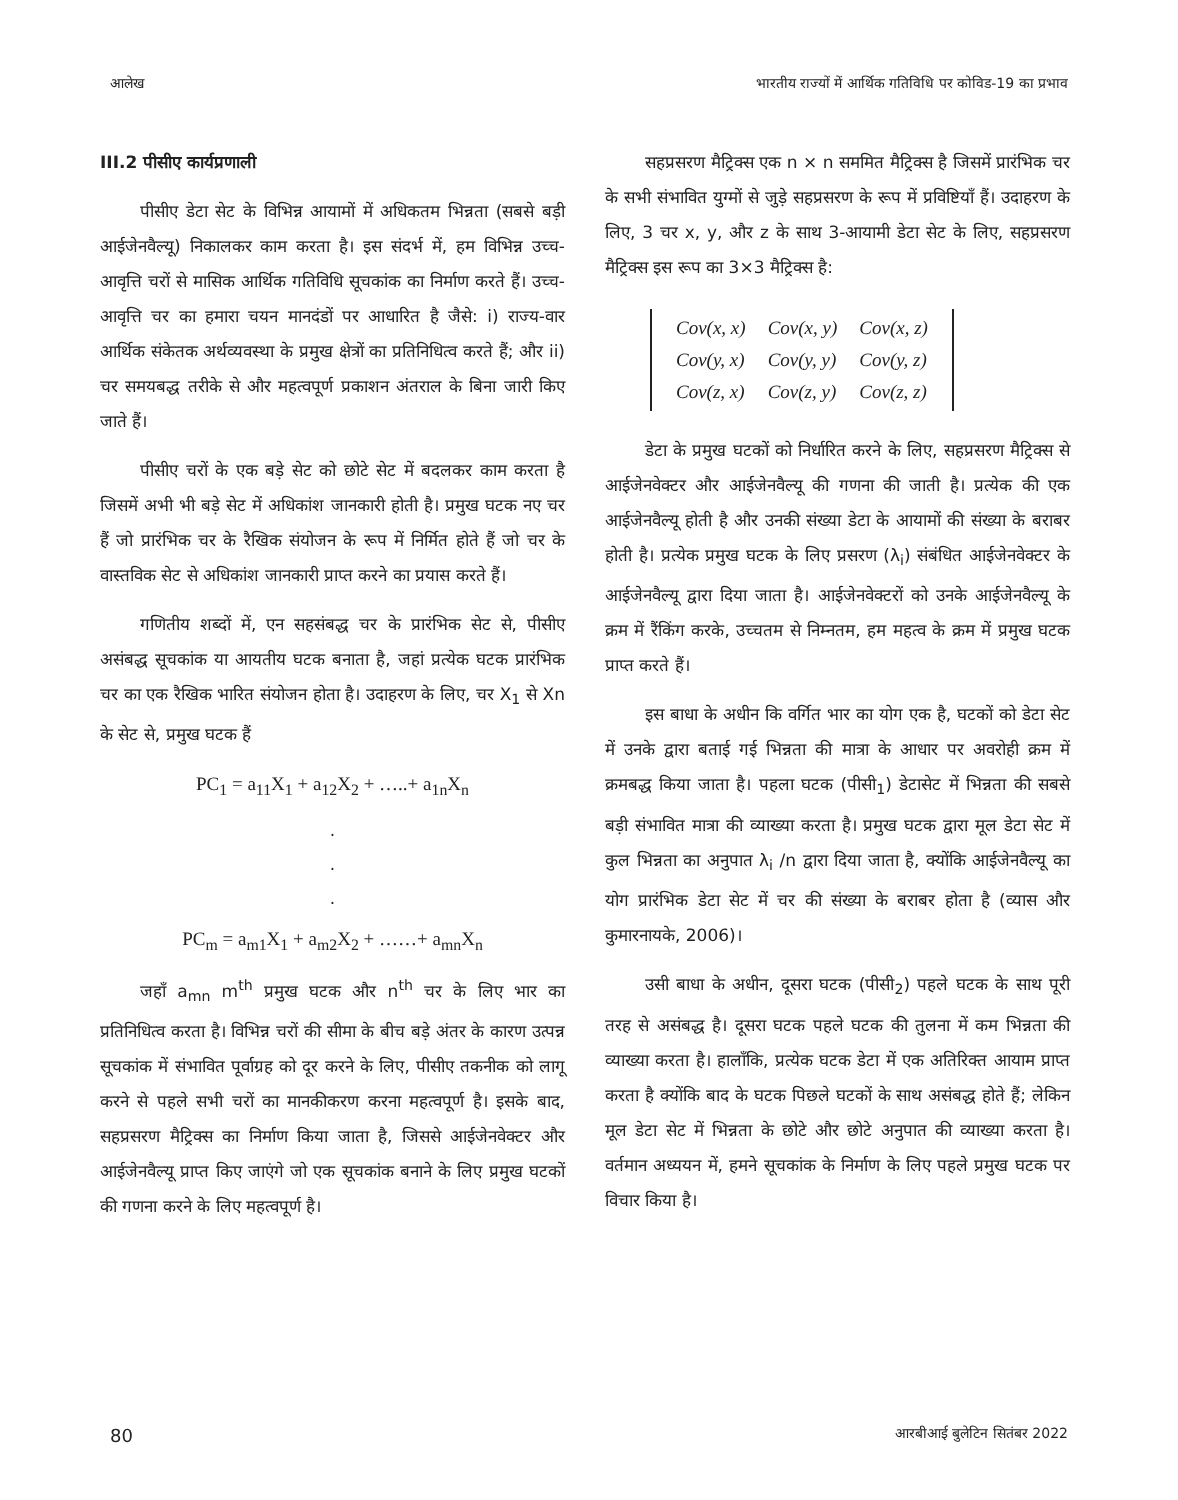आलेख भारतीय राज्यों में आर्थिक गतिविधि पर कोविड-19 का प्रभाव
III.2 पीसीए कार्यप्रणाली
पीसीए डेटा सेट के विभिन्न आयामों में अधिकतम भिन्नता (सबसे बड़ी आईजेनवैल्यू) निकालकर काम करता है। इस संदर्भ में, हम विभिन्न उच्च-आवृत्ति चरों से मासिक आर्थिक गतिविधि सूचकांक का निर्माण करते हैं। उच्च-आवृत्ति चर का हमारा चयन मानदंडों पर आधारित है जैसे: i) राज्य-वार आर्थिक संकेतक अर्थव्यवस्था के प्रमुख क्षेत्रों का प्रतिनिधित्व करते हैं; और ii) चर समयबद्ध तरीके से और महत्वपूर्ण प्रकाशन अंतराल के बिना जारी किए जाते हैं।
पीसीए चरों के एक बड़े सेट को छोटे सेट में बदलकर काम करता है जिसमें अभी भी बड़े सेट में अधिकांश जानकारी होती है। प्रमुख घटक नए चर हैं जो प्रारंभिक चर के रैखिक संयोजन के रूप में निर्मित होते हैं जो चर के वास्तविक सेट से अधिकांश जानकारी प्राप्त करने का प्रयास करते हैं।
गणितीय शब्दों में, एन सहसंबद्ध चर के प्रारंभिक सेट से, पीसीए असंबद्ध सूचकांक या आयतीय घटक बनाता है, जहां प्रत्येक घटक प्रारंभिक चर का एक रैखिक भारित संयोजन होता है। उदाहरण के लिए, चर X<sub>1</sub> से Xn के सेट से, प्रमुख घटक हैं
PC<sub>1</sub> = a<sub>11</sub>X<sub>1</sub> + a<sub>12</sub>X<sub>2</sub> + …..+ a<sub>1n</sub>X<sub>n</sub>
.
.
.
PC<sub>m</sub> = a<sub>m1</sub>X<sub>1</sub> + a<sub>m2</sub>X<sub>2</sub> + ……+ a<sub>mn</sub>X<sub>n</sub>
जहाँ a<sub>mn</sub> m<sup>th</sup> प्रमुख घटक और n<sup>th</sup> चर के लिए भार का प्रतिनिधित्व करता है। विभिन्न चरों की सीमा के बीच बड़े अंतर के कारण उत्पन्न सूचकांक में संभावित पूर्वाग्रह को दूर करने के लिए, पीसीए तकनीक को लागू करने से पहले सभी चरों का मानकीकरण करना महत्वपूर्ण है। इसके बाद, सहप्रसरण मैट्रिक्स का निर्माण किया जाता है, जिससे आईजेनवेक्टर और आईजेनवैल्यू प्राप्त किए जाएंगे जो एक सूचकांक बनाने के लिए प्रमुख घटकों की गणना करने के लिए महत्वपूर्ण है।
सहप्रसरण मैट्रिक्स एक n × n सममित मैट्रिक्स है जिसमें प्रारंभिक चर के सभी संभावित युग्मों से जुड़े सहप्रसरण के रूप में प्रविष्टियाँ हैं। उदाहरण के लिए, 3 चर x, y, और z के साथ 3-आयामी डेटा सेट के लिए, सहप्रसरण मैट्रिक्स इस रूप का 3×3 मैट्रिक्स है:
| Cov(x, x) | Cov(x, y) | Cov(x, z) |
| Cov(y, x) | Cov(y, y) | Cov(y, z) |
| Cov(z, x) | Cov(z, y) | Cov(z, z) |
डेटा के प्रमुख घटकों को निर्धारित करने के लिए, सहप्रसरण मैट्रिक्स से आईजेनवेक्टर और आईजेनवैल्यू की गणना की जाती है। प्रत्येक की एक आईजेनवैल्यू होती है और उनकी संख्या डेटा के आयामों की संख्या के बराबर होती है। प्रत्येक प्रमुख घटक के लिए प्रसरण (λ<sub>i</sub>) संबंधित आईजेनवेक्टर के आईजेनवैल्यू द्वारा दिया जाता है। आईजेनवेक्टरों को उनके आईजेनवैल्यू के क्रम में रैंकिंग करके, उच्चतम से निम्नतम, हम महत्व के क्रम में प्रमुख घटक प्राप्त करते हैं।
इस बाधा के अधीन कि वर्गित भार का योग एक है, घटकों को डेटा सेट में उनके द्वारा बताई गई भिन्नता की मात्रा के आधार पर अवरोही क्रम में क्रमबद्ध किया जाता है। पहला घटक (पीसी<sub>1</sub>) डेटासेट में भिन्नता की सबसे बड़ी संभावित मात्रा की व्याख्या करता है। प्रमुख घटक द्वारा मूल डेटा सेट में कुल भिन्नता का अनुपात λ<sub>i</sub> /n द्वारा दिया जाता है, क्योंकि आईजेनवैल्यू का योग प्रारंभिक डेटा सेट में चर की संख्या के बराबर होता है (व्यास और कुमारनायके, 2006)।
उसी बाधा के अधीन, दूसरा घटक (पीसी<sub>2</sub>) पहले घटक के साथ पूरी तरह से असंबद्ध है। दूसरा घटक पहले घटक की तुलना में कम भिन्नता की व्याख्या करता है। हालाँकि, प्रत्येक घटक डेटा में एक अतिरिक्त आयाम प्राप्त करता है क्योंकि बाद के घटक पिछले घटकों के साथ असंबद्ध होते हैं; लेकिन मूल डेटा सेट में भिन्नता के छोटे और छोटे अनुपात की व्याख्या करता है। वर्तमान अध्ययन में, हमने सूचकांक के निर्माण के लिए पहले प्रमुख घटक पर विचार किया है।
80 आरबीआई बुलेटिन सितंबर 2022